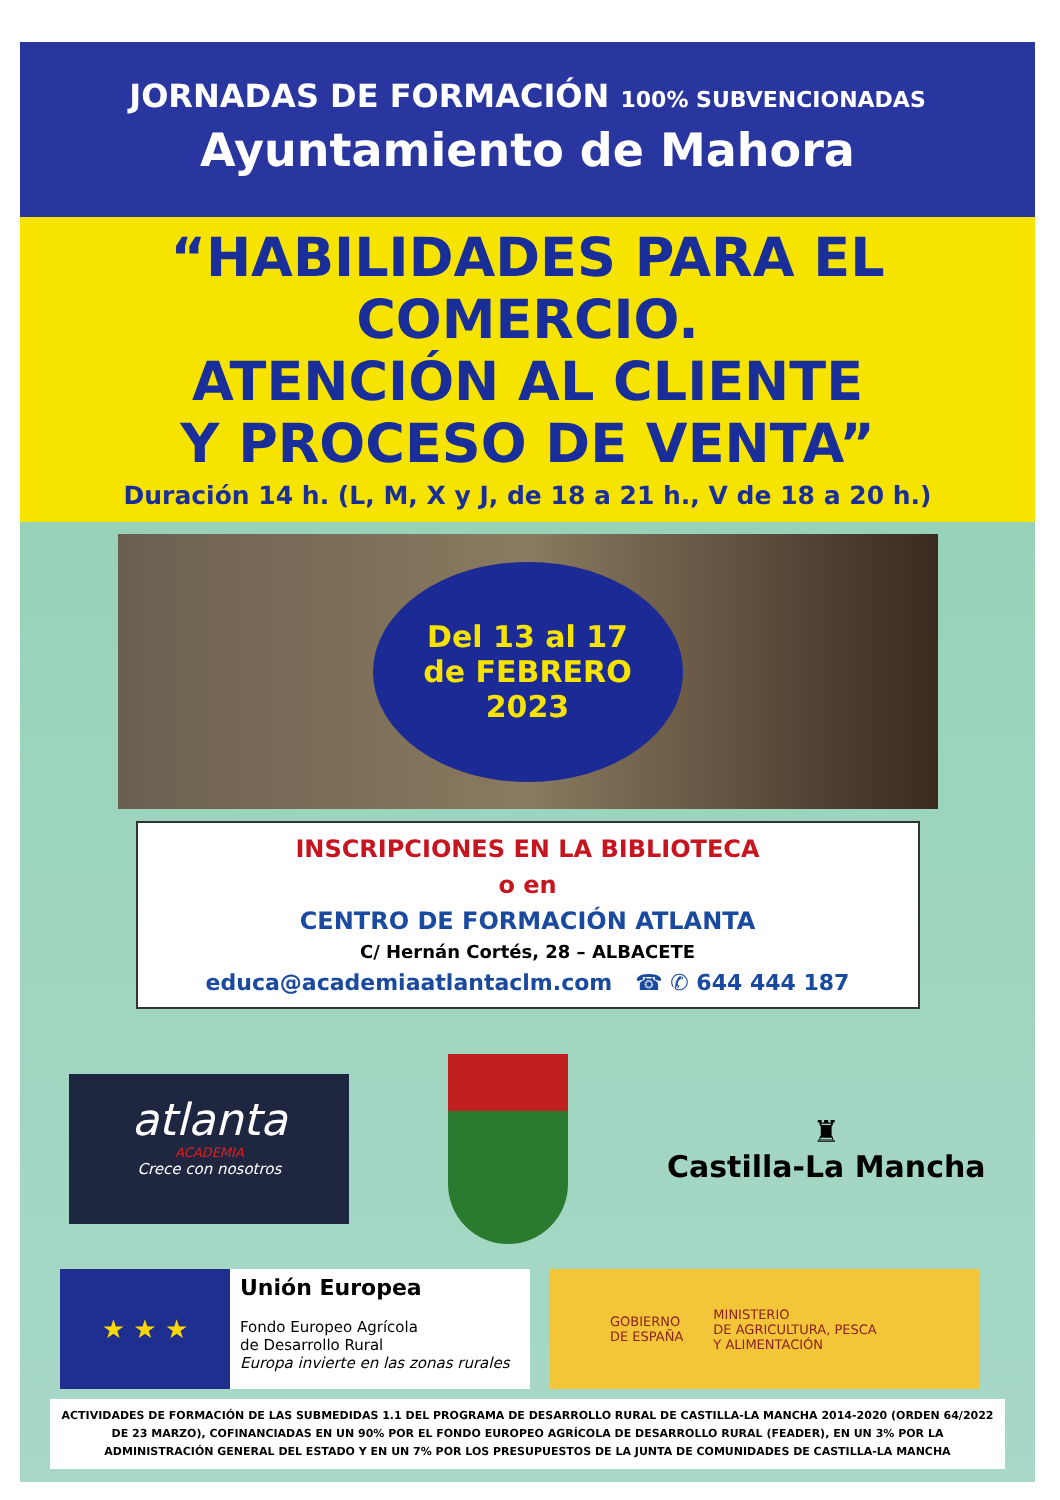JORNADAS DE FORMACIÓN 100% SUBVENCIONADAS
Ayuntamiento de Mahora
“HABILIDADES PARA EL
COMERCIO.
ATENCIÓN AL CLIENTE
Y PROCESO DE VENTA”
Duración 14 h. (L, M, X y J, de 18 a 21 h., V de 18 a 20 h.)
Del 13 al 17
de FEBRERO
2023
INSCRIPCIONES EN LA BIBLIOTECA
o en
CENTRO DE FORMACIÓN ATLANTA
C/ Hernán Cortés, 28 – ALBACETE
educa@academiaatlantaclm.com ☎ ✆ 644 444 187
atlanta
ACADEMIA
Crece con nosotros
♜
Castilla-La Mancha
★ ★ ★
Unión Europea
Fondo Europeo Agrícola
de Desarrollo Rural
Europa invierte en las zonas rurales
GOBIERNO
DE ESPAÑA
MINISTERIO
DE AGRICULTURA, PESCA
Y ALIMENTACIÓN
ACTIVIDADES DE FORMACIÓN DE LAS SUBMEDIDAS 1.1 DEL PROGRAMA DE DESARROLLO RURAL DE CASTILLA-LA MANCHA 2014-2020 (ORDEN 64/2022 DE 23 MARZO), COFINANCIADAS EN UN 90% POR EL FONDO EUROPEO AGRÍCOLA DE DESARROLLO RURAL (FEADER), EN UN 3% POR LA ADMINISTRACIÓN GENERAL DEL ESTADO Y EN UN 7% POR LOS PRESUPUESTOS DE LA JUNTA DE COMUNIDADES DE CASTILLA-LA MANCHA